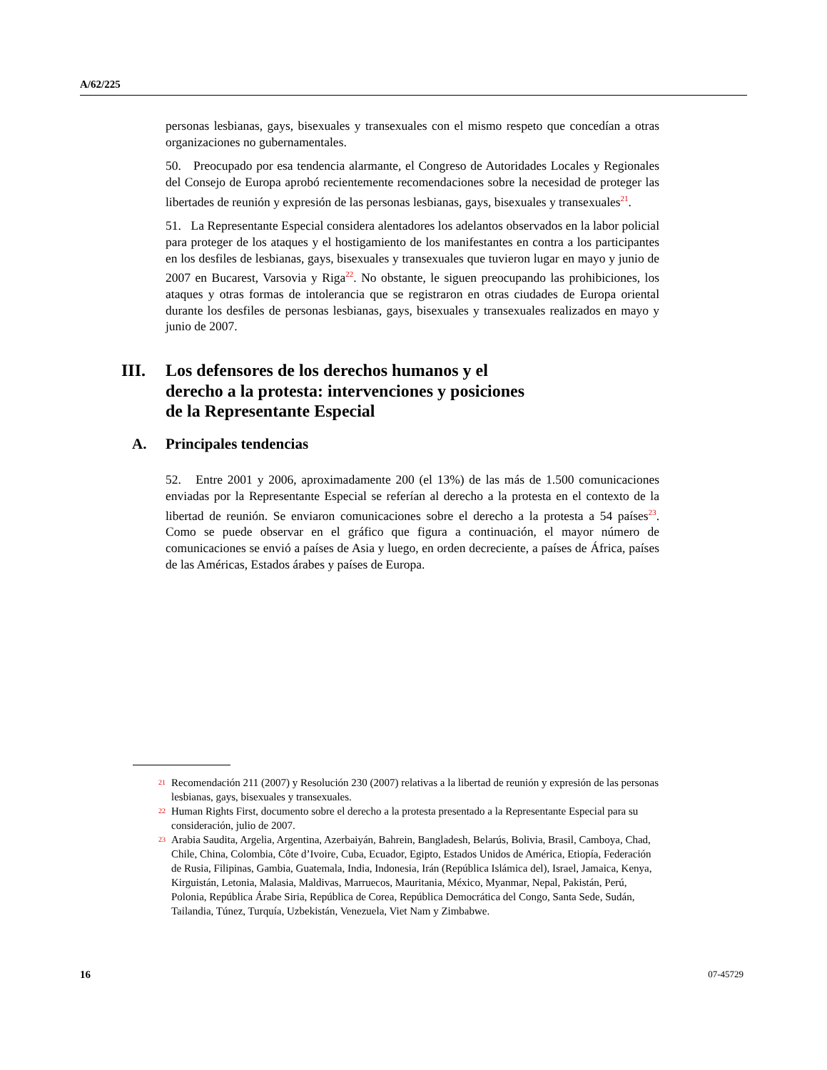A/62/225
personas lesbianas, gays, bisexuales y transexuales con el mismo respeto que concedían a otras organizaciones no gubernamentales.
50. Preocupado por esa tendencia alarmante, el Congreso de Autoridades Locales y Regionales del Consejo de Europa aprobó recientemente recomendaciones sobre la necesidad de proteger las libertades de reunión y expresión de las personas lesbianas, gays, bisexuales y transexuales<sup>21</sup>.
51. La Representante Especial considera alentadores los adelantos observados en la labor policial para proteger de los ataques y el hostigamiento de los manifestantes en contra a los participantes en los desfiles de lesbianas, gays, bisexuales y transexuales que tuvieron lugar en mayo y junio de 2007 en Bucarest, Varsovia y Riga<sup>22</sup>. No obstante, le siguen preocupando las prohibiciones, los ataques y otras formas de intolerancia que se registraron en otras ciudades de Europa oriental durante los desfiles de personas lesbianas, gays, bisexuales y transexuales realizados en mayo y junio de 2007.
III. Los defensores de los derechos humanos y el
derecho a la protesta: intervenciones y posiciones
de la Representante Especial
A. Principales tendencias
52. Entre 2001 y 2006, aproximadamente 200 (el 13%) de las más de 1.500 comunicaciones enviadas por la Representante Especial se referían al derecho a la protesta en el contexto de la libertad de reunión. Se enviaron comunicaciones sobre el derecho a la protesta a 54 países<sup>23</sup>. Como se puede observar en el gráfico que figura a continuación, el mayor número de comunicaciones se envió a países de Asia y luego, en orden decreciente, a países de África, países de las Américas, Estados árabes y países de Europa.
21 Recomendación 211 (2007) y Resolución 230 (2007) relativas a la libertad de reunión y expresión de las personas lesbianas, gays, bisexuales y transexuales.
22 Human Rights First, documento sobre el derecho a la protesta presentado a la Representante Especial para su consideración, julio de 2007.
23 Arabia Saudita, Argelia, Argentina, Azerbaiyán, Bahrein, Bangladesh, Belarús, Bolivia, Brasil, Camboya, Chad, Chile, China, Colombia, Côte d’Ivoire, Cuba, Ecuador, Egipto, Estados Unidos de América, Etiopía, Federación de Rusia, Filipinas, Gambia, Guatemala, India, Indonesia, Irán (República Islámica del), Israel, Jamaica, Kenya, Kirguistán, Letonia, Malasia, Maldivas, Marruecos, Mauritania, México, Myanmar, Nepal, Pakistán, Perú, Polonia, República Árabe Siria, República de Corea, República Democrática del Congo, Santa Sede, Sudán, Tailandia, Túnez, Turquía, Uzbekistán, Venezuela, Viet Nam y Zimbabwe.
16 07-45729